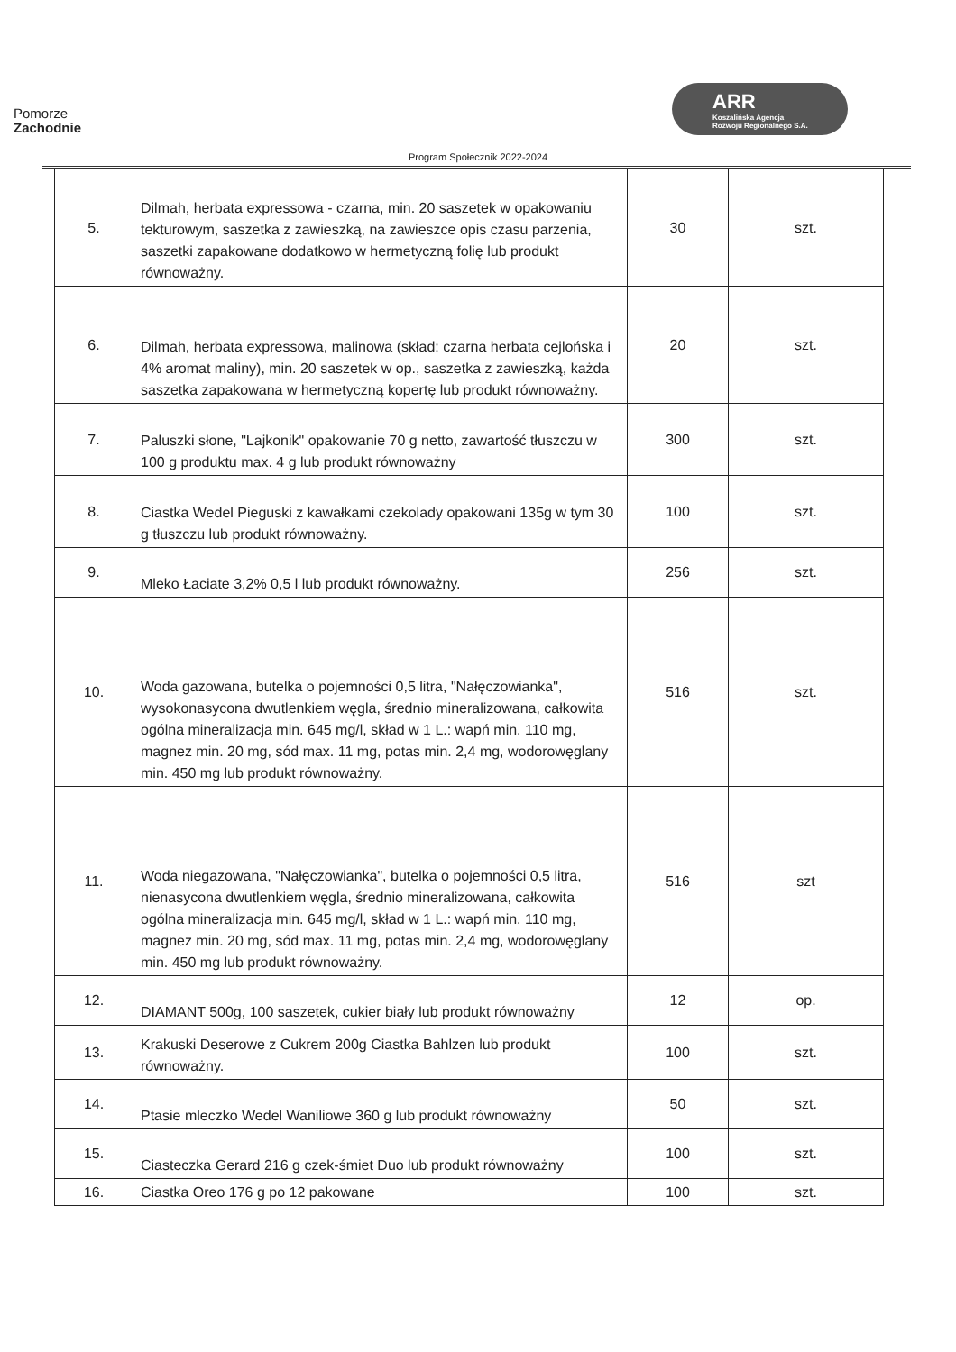Pomorze
Zachodnie
ARR
Koszalińska Agencja
Rozwoju Regionalnego S.A.
Program Społecznik 2022-2024
| 5. | Dilmah, herbata expressowa - czarna, min. 20 saszetek w opakowaniu tekturowym, saszetka z zawieszką, na zawieszce opis czasu parzenia, saszetki zapakowane dodatkowo w hermetyczną folię lub produkt równoważny. | 30 | szt. |
| 6. | Dilmah, herbata expressowa, malinowa (skład: czarna herbata cejlońska i 4% aromat maliny), min. 20 saszetek w op., saszetka z zawieszką, każda saszetka zapakowana w hermetyczną kopertę lub produkt równoważny. | 20 | szt. |
| 7. | Paluszki słone, "Lajkonik" opakowanie 70 g netto, zawartość tłuszczu w 100 g produktu max. 4 g lub produkt równoważny | 300 | szt. |
| 8. | Ciastka Wedel Pieguski z kawałkami czekolady opakowani 135g w tym 30 g tłuszczu lub produkt równoważny. | 100 | szt. |
| 9. | Mleko Łaciate 3,2% 0,5 l lub produkt równoważny. | 256 | szt. |
| 10. | Woda gazowana, butelka o pojemności 0,5 litra, "Nałęczowianka", wysokonasycona dwutlenkiem węgla, średnio mineralizowana, całkowita ogólna mineralizacja min. 645 mg/l, skład w 1 L.: wapń min. 110 mg, magnez min. 20 mg, sód max. 11 mg, potas min. 2,4 mg, wodorowęglany min. 450 mg lub produkt równoważny. | 516 | szt. |
| 11. | Woda niegazowana, "Nałęczowianka", butelka o pojemności 0,5 litra, nienasycona dwutlenkiem węgla, średnio mineralizowana, całkowita ogólna mineralizacja min. 645 mg/l, skład w 1 L.: wapń min. 110 mg, magnez min. 20 mg, sód max. 11 mg, potas min. 2,4 mg, wodorowęglany min. 450 mg lub produkt równoważny. | 516 | szt |
| 12. | DIAMANT 500g, 100 saszetek, cukier biały lub produkt równoważny | 12 | op. |
| 13. | Krakuski Deserowe z Cukrem 200g Ciastka Bahlzen lub produkt równoważny. | 100 | szt. |
| 14. | Ptasie mleczko Wedel Waniliowe 360 g lub produkt równoważny | 50 | szt. |
| 15. | Ciasteczka Gerard 216 g czek-śmiet Duo lub produkt równoważny | 100 | szt. |
| 16. | Ciastka Oreo 176 g po 12 pakowane | 100 | szt. |